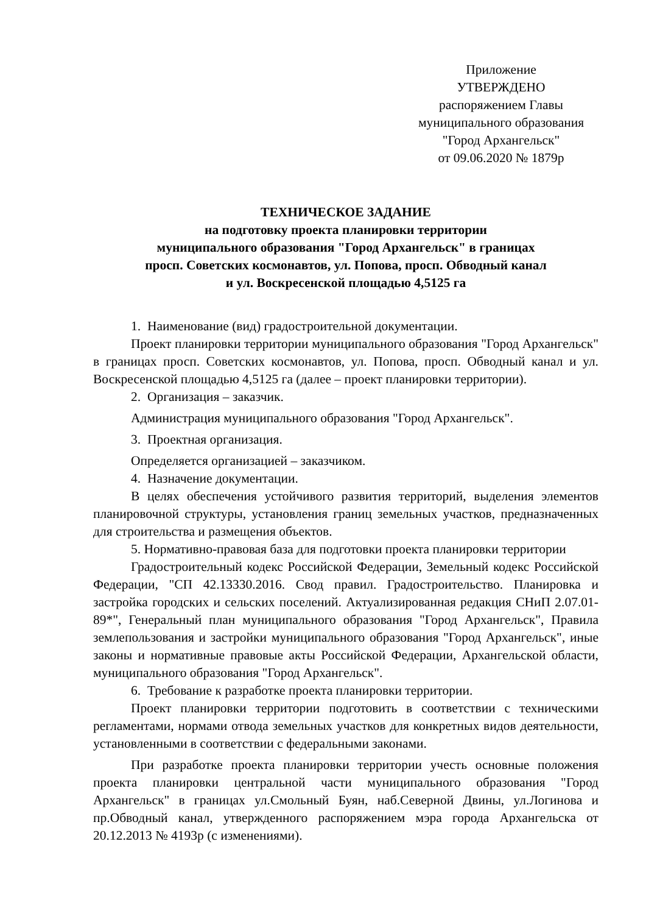Приложение
УТВЕРЖДЕНО
распоряжением Главы
муниципального образования
"Город Архангельск"
от 09.06.2020 № 1879р
ТЕХНИЧЕСКОЕ ЗАДАНИЕ
на подготовку проекта планировки территории
муниципального образования "Город Архангельск" в границах
просп. Советских космонавтов, ул. Попова, просп. Обводный канал
и ул. Воскресенской площадью 4,5125 га
1. Наименование (вид) градостроительной документации.
Проект планировки территории муниципального образования "Город Архангельск" в границах просп. Советских космонавтов, ул. Попова, просп. Обводный канал и ул. Воскресенской площадью 4,5125 га (далее – проект планировки территории).
2. Организация – заказчик.
Администрация муниципального образования "Город Архангельск".
3. Проектная организация.
Определяется организацией – заказчиком.
4. Назначение документации.
В целях обеспечения устойчивого развития территорий, выделения элементов планировочной структуры, установления границ земельных участков, предназначенных для строительства и размещения объектов.
5. Нормативно-правовая база для подготовки проекта планировки территории
Градостроительный кодекс Российской Федерации, Земельный кодекс Российской Федерации, "СП 42.13330.2016. Свод правил. Градостроительство. Планировка и застройка городских и сельских поселений. Актуализированная редакция СНиП 2.07.01-89*", Генеральный план муниципального образования "Город Архангельск", Правила землепользования и застройки муниципального образования "Город Архангельск", иные законы и нормативные правовые акты Российской Федерации, Архангельской области, муниципального образования "Город Архангельск".
6. Требование к разработке проекта планировки территории.
Проект планировки территории подготовить в соответствии с техническими регламентами, нормами отвода земельных участков для конкретных видов деятельности, установленными в соответствии с федеральными законами.
При разработке проекта планировки территории учесть основные положения проекта планировки центральной части муниципального образования "Город Архангельск" в границах ул.Смольный Буян, наб.Северной Двины, ул.Логинова и пр.Обводный канал, утвержденного распоряжением мэра города Архангельска от 20.12.2013 № 4193р (с изменениями).